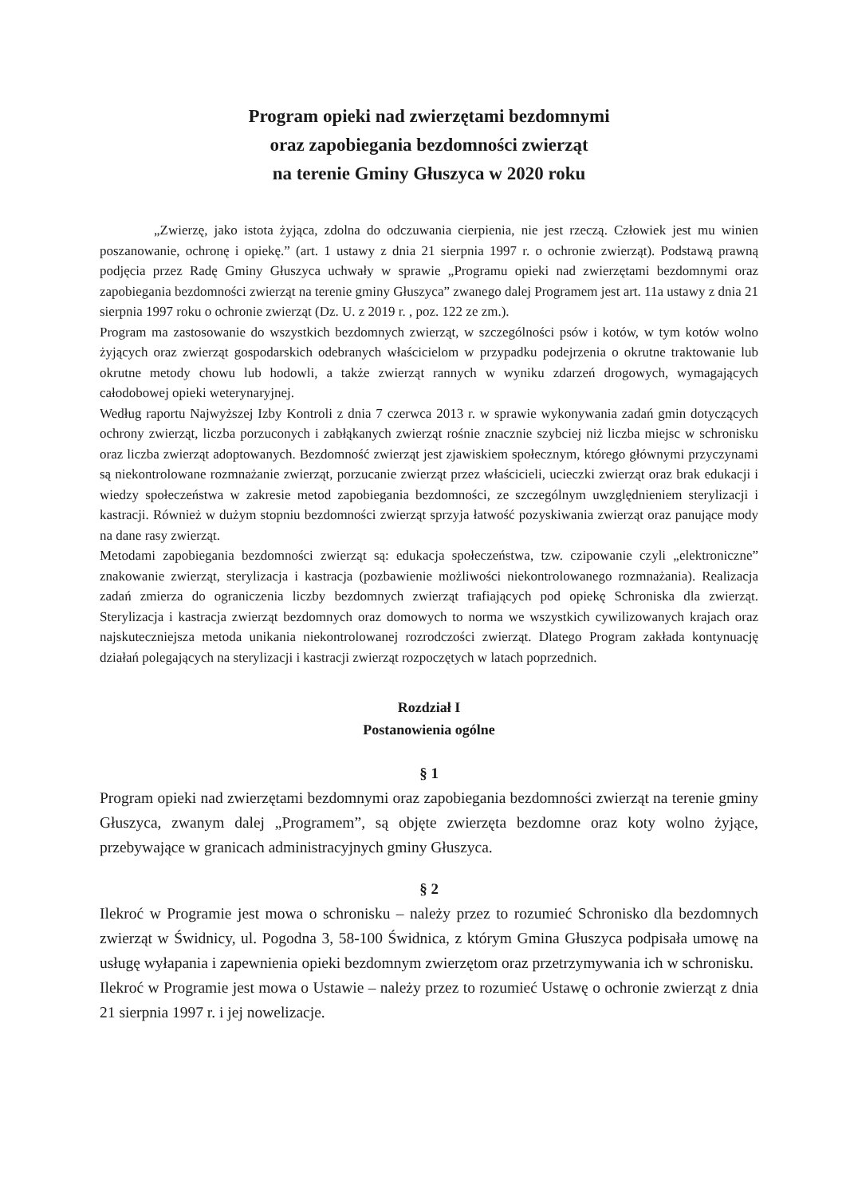Program opieki nad zwierzętami bezdomnymi
oraz zapobiegania bezdomności zwierząt
na terenie Gminy Głuszyca w 2020 roku
„Zwierzę, jako istota żyjąca, zdolna do odczuwania cierpienia, nie jest rzeczą. Człowiek jest mu winien poszanowanie, ochronę i opiekę.” (art. 1 ustawy z dnia 21 sierpnia 1997 r. o ochronie zwierząt). Podstawą prawną podjęcia przez Radę Gminy Głuszyca uchwały w sprawie „Programu opieki nad zwierzętami bezdomnymi oraz zapobiegania bezdomności zwierząt na terenie gminy Głuszyca” zwanego dalej Programem jest art. 11a ustawy z dnia 21 sierpnia 1997 roku o ochronie zwierząt (Dz. U. z 2019 r. , poz. 122 ze zm.).
Program ma zastosowanie do wszystkich bezdomnych zwierząt, w szczególności psów i kotów, w tym kotów wolno żyjących oraz zwierząt gospodarskich odebranych właścicielom w przypadku podejrzenia o okrutne traktowanie lub okrutne metody chowu lub hodowli, a także zwierząt rannych w wyniku zdarzeń drogowych, wymagających całodobowej opieki weterynaryjnej.
Według raportu Najwyższej Izby Kontroli z dnia 7 czerwca 2013 r. w sprawie wykonywania zadań gmin dotyczących ochrony zwierząt, liczba porzuconych i zabłąkanych zwierząt rośnie znacznie szybciej niż liczba miejsc w schronisku oraz liczba zwierząt adoptowanych. Bezdomność zwierząt jest zjawiskiem społecznym, którego głównymi przyczynami są niekontrolowane rozmnażanie zwierząt, porzucanie zwierząt przez właścicieli, ucieczki zwierząt oraz brak edukacji i wiedzy społeczeństwa w zakresie metod zapobiegania bezdomności, ze szczególnym uwzględnieniem sterylizacji i kastracji. Również w dużym stopniu bezdomności zwierząt sprzyja łatwość pozyskiwania zwierząt oraz panujące mody na dane rasy zwierząt.
Metodami zapobiegania bezdomności zwierząt są: edukacja społeczeństwa, tzw. czipowanie czyli „elektroniczne” znakowanie zwierząt, sterylizacja i kastracja (pozbawienie możliwości niekontrolowanego rozmnażania). Realizacja zadań zmierza do ograniczenia liczby bezdomnych zwierząt trafiających pod opiekę Schroniska dla zwierząt. Sterylizacja i kastracja zwierząt bezdomnych oraz domowych to norma we wszystkich cywilizowanych krajach oraz najskuteczniejsza metoda unikania niekontrolowanej rozrodczości zwierząt. Dlatego Program zakłada kontynuację działań polegających na sterylizacji i kastracji zwierząt rozpoczętych w latach poprzednich.
Rozdział I
Postanowienia ogólne
§ 1
Program opieki nad zwierzętami bezdomnymi oraz zapobiegania bezdomności zwierząt na terenie gminy Głuszyca, zwanym dalej „Programem”, są objęte zwierzęta bezdomne oraz koty wolno żyjące, przebywające w granicach administracyjnych gminy Głuszyca.
§ 2
Ilekroć w Programie jest mowa o schronisku – należy przez to rozumieć Schronisko dla bezdomnych zwierząt w Świdnicy, ul. Pogodna 3, 58-100 Świdnica, z którym Gmina Głuszyca podpisała umowę na usługę wyłapania i zapewnienia opieki bezdomnym zwierzętom oraz przetrzymywania ich w schronisku.
Ilekroć w Programie jest mowa o Ustawie – należy przez to rozumieć Ustawę o ochronie zwierząt z dnia 21 sierpnia 1997 r. i jej nowelizacje.